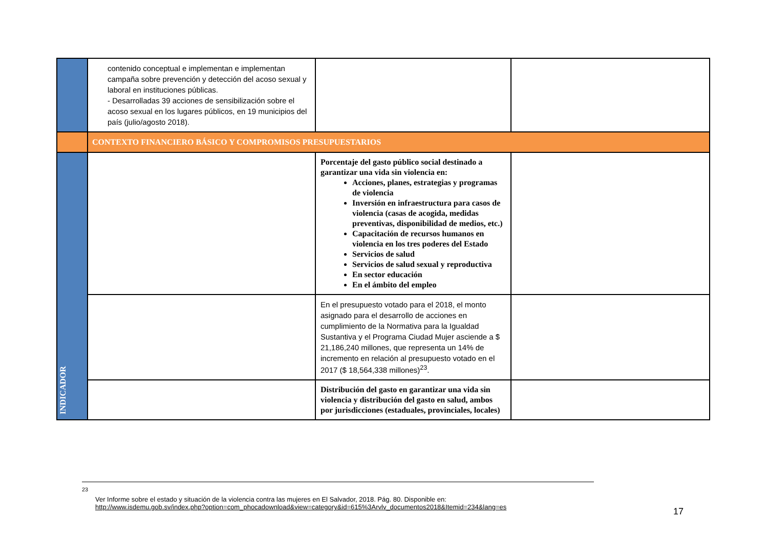| | contenido conceptual e implementan e implementan campaña sobre prevención y detección del acoso sexual y laboral en instituciones públicas. - Desarrolladas 39 acciones de sensibilización sobre el acoso sexual en los lugares públicos, en 19 municipios del país (julio/agosto 2018). | | |
| | CONTEXTO FINANCIERO BÁSICO Y COMPROMISOS PRESUPUESTARIOS | | |
| INDICADOR | | Porcentaje del gasto público social destinado a garantizar una vida sin violencia en: Acciones, planes, estrategias y programas de violencia Inversión en infraestructura para casos de violencia (casas de acogida, medidas preventivas, disponibilidad de medios, etc.) Capacitación de recursos humanos en violencia en los tres poderes del Estado Servicios de salud Servicios de salud sexual y reproductiva En sector educación En el ámbito del empleo | |
| | | En el presupuesto votado para el 2018, el monto asignado para el desarrollo de acciones en cumplimiento de la Normativa para la Igualdad Sustantiva y el Programa Ciudad Mujer asciende a $ 21,186,240 millones, que representa un 14% de incremento en relación al presupuesto votado en el 2017 ($ 18,564,338 millones)<sup>23</sup>. | |
| | | Distribución del gasto en garantizar una vida sin violencia y distribución del gasto en salud, ambos por jurisdicciones (estaduales, provinciales, locales) | |
<sup>23</sup>
Ver Informe sobre el estado y situación de la violencia contra las mujeres en El Salvador, 2018. Pág. 80. Disponible en:
http://www.isdemu.gob.sv/index.php?option=com_phocadownload&view=category&id=615%3Arvlv_documentos2018&Itemid=234&lang=es
17